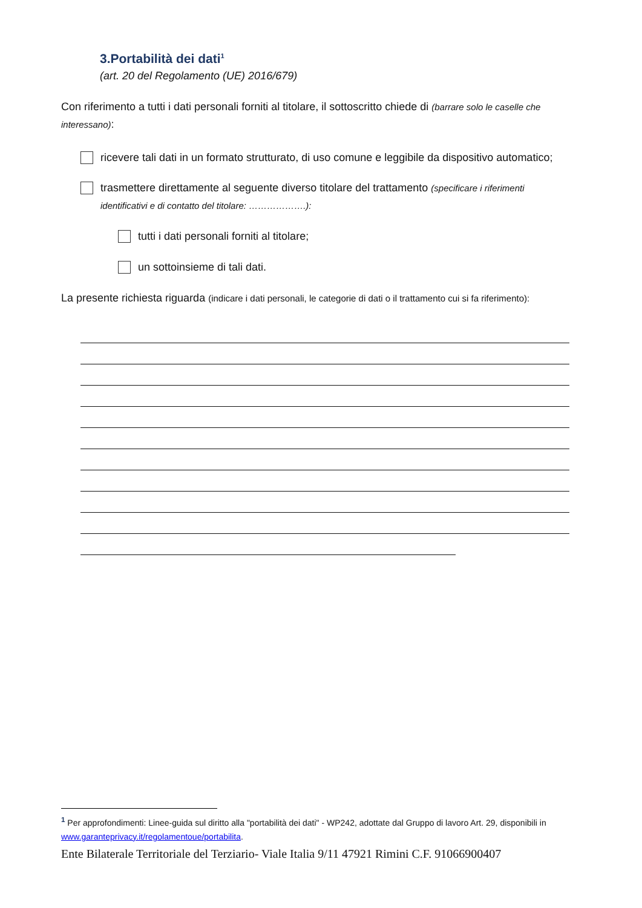3.Portabilità dei dati<sup>1</sup>
(art. 20 del Regolamento (UE) 2016/679)
Con riferimento a tutti i dati personali forniti al titolare, il sottoscritto chiede di (barrare solo le caselle che interessano):
ricevere tali dati in un formato strutturato, di uso comune e leggibile da dispositivo automatico;
trasmettere direttamente al seguente diverso titolare del trattamento (specificare i riferimenti identificativi e di contatto del titolare: ……………….):
tutti i dati personali forniti al titolare;
un sottoinsieme di tali dati.
La presente richiesta riguarda (indicare i dati personali, le categorie di dati o il trattamento cui si fa riferimento):
<sup>1</sup> Per approfondimenti: Linee-guida sul diritto alla "portabilità dei dati" - WP242, adottate dal Gruppo di lavoro Art. 29, disponibili in www.garanteprivacy.it/regolamentoue/portabilita.
Ente Bilaterale Territoriale del Terziario- Viale Italia 9/11 47921 Rimini C.F. 91066900407